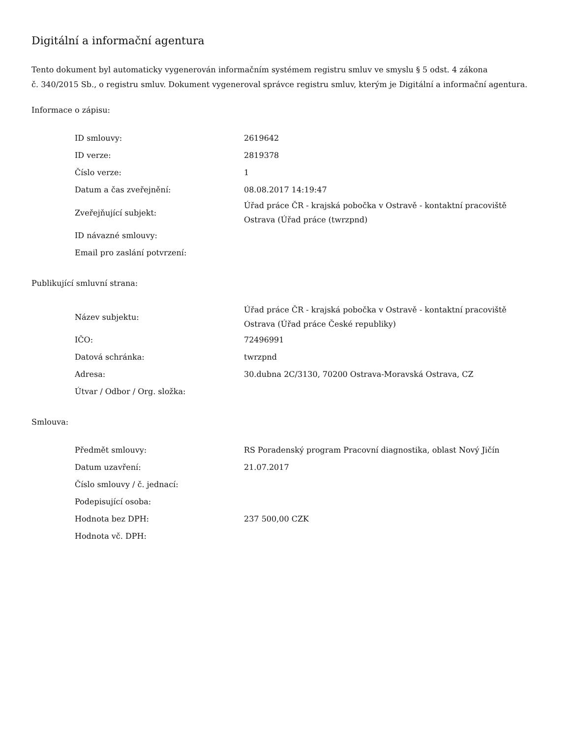Digitální a informační agentura
Tento dokument byl automaticky vygenerován informačním systémem registru smluv ve smyslu § 5 odst. 4 zákona
č. 340/2015 Sb., o registru smluv. Dokument vygeneroval správce registru smluv, kterým je Digitální a informační agentura.
Informace o zápisu:
| ID smlouvy: | 2619642 |
| ID verze: | 2819378 |
| Číslo verze: | 1 |
| Datum a čas zveřejnění: | 08.08.2017 14:19:47 |
| Zveřejňující subjekt: | Úřad práce ČR - krajská pobočka v Ostravě - kontaktní pracoviště Ostrava (Úřad práce (twrzpnd) |
| ID návazné smlouvy: | |
| Email pro zaslání potvrzení: | |
Publikující smluvní strana:
| Název subjektu: | Úřad práce ČR - krajská pobočka v Ostravě - kontaktní pracoviště Ostrava (Úřad práce České republiky) |
| IČO: | 72496991 |
| Datová schránka: | twrzpnd |
| Adresa: | 30.dubna 2C/3130, 70200 Ostrava-Moravská Ostrava, CZ |
| Útvar / Odbor / Org. složka: | |
Smlouva:
| Předmět smlouvy: | RS Poradenský program Pracovní diagnostika, oblast Nový Jičín |
| Datum uzavření: | 21.07.2017 |
| Číslo smlouvy / č. jednací: | |
| Podepisující osoba: | |
| Hodnota bez DPH: | 237 500,00 CZK |
| Hodnota vč. DPH: | |